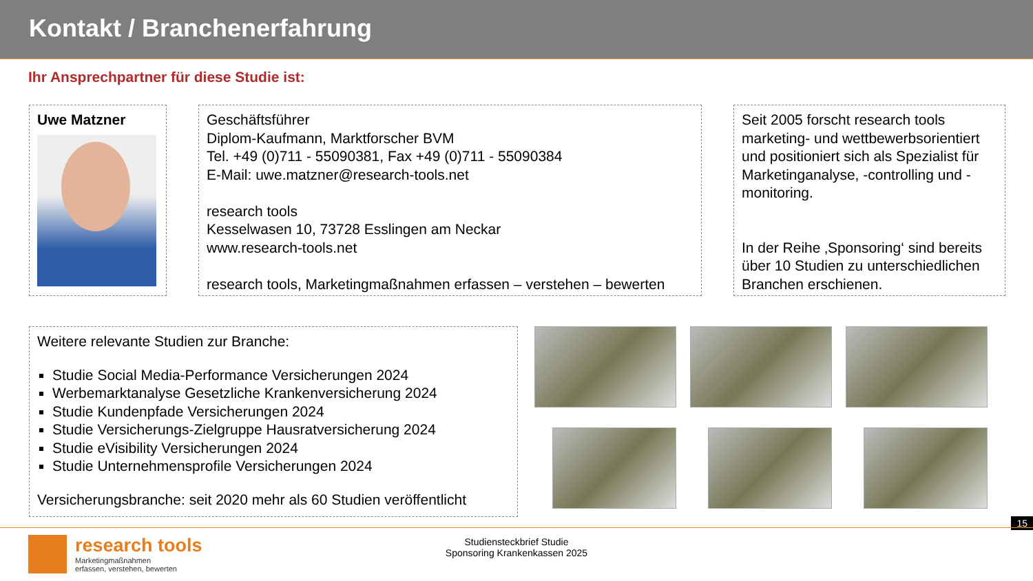Kontakt / Branchenerfahrung
Ihr Ansprechpartner für diese Studie ist:
Uwe Matzner Geschäftsführer
Diplom-Kaufmann, Marktforscher BVM
Tel. +49 (0)711 - 55090381, Fax +49 (0)711 - 55090384
E-Mail: uwe.matzner@research-tools.net
research tools
Kesselwasen 10, 73728 Esslingen am Neckar
www.research-tools.net
research tools, Marketingmaßnahmen erfassen – verstehen – bewerten
Seit 2005 forscht research tools marketing- und wettbewerbsorientiert und positioniert sich als Spezialist für Marketinganalyse, -controlling und -monitoring.
In der Reihe ‚Sponsoring‘ sind bereits über 10 Studien zu unterschiedlichen Branchen erschienen.
Weitere relevante Studien zur Branche:
Studie Social Media-Performance Versicherungen 2024
Werbemarktanalyse Gesetzliche Krankenversicherung 2024
Studie Kundenpfade Versicherungen 2024
Studie Versicherungs-Zielgruppe Hausratversicherung 2024
Studie eVisibility Versicherungen 2024
Studie Unternehmensprofile Versicherungen 2024
Versicherungsbranche: seit 2020 mehr als 60 Studien veröffentlicht
15
research tools
Marketingmaßnahmen
erfassen, verstehen, bewerten
Studiensteckbrief Studie
Sponsoring Krankenkassen 2025